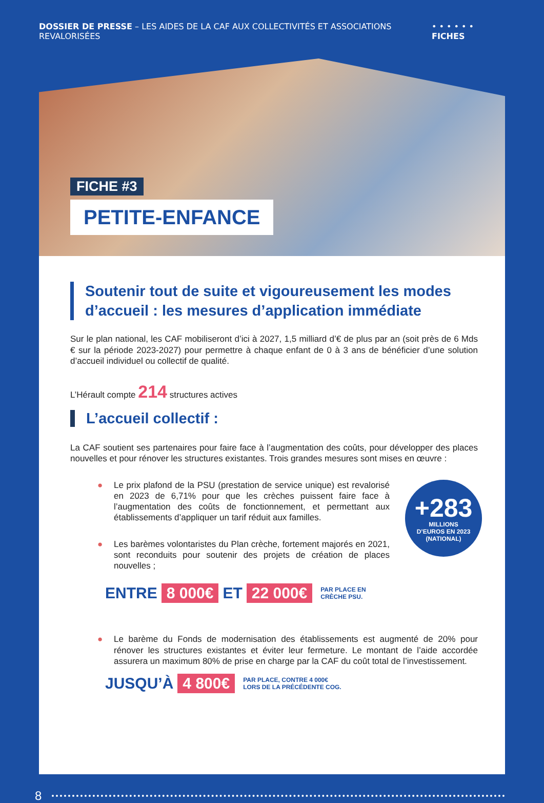DOSSIER DE PRESSE – LES AIDES DE LA CAF AUX COLLECTIVITÉS ET ASSOCIATIONS REVALORISÉES
• • • • • • FICHES
FICHE #3
PETITE-ENFANCE
Soutenir tout de suite et vigoureusement les modes d’accueil : les mesures d’application immédiate
Sur le plan national, les CAF mobiliseront d’ici à 2027, 1,5 milliard d’€ de plus par an (soit près de 6 Mds € sur la période 2023-2027) pour permettre à chaque enfant de 0 à 3 ans de bénéficier d’une solution d’accueil individuel ou collectif de qualité.
L’Hérault compte 214 structures actives
L’accueil collectif :
La CAF soutient ses partenaires pour faire face à l’augmentation des coûts, pour développer des places nouvelles et pour rénover les structures existantes. Trois grandes mesures sont mises en œuvre :
+283
MILLIONS
D’EUROS EN 2023
(NATIONAL)
● Le prix plafond de la PSU (prestation de service unique) est revalorisé en 2023 de 6,71% pour que les crèches puissent faire face à l’augmentation des coûts de fonctionnement, et permettant aux établissements d’appliquer un tarif réduit aux familles.
● Les barèmes volontaristes du Plan crèche, fortement majorés en 2021, sont reconduits pour soutenir des projets de création de places nouvelles ;
ENTRE 8 000€ ET 22 000€ PAR PLACE EN
CRÈCHE PSU.
● Le barème du Fonds de modernisation des établissements est augmenté de 20% pour rénover les structures existantes et éviter leur fermeture. Le montant de l’aide accordée assurera un maximum 80% de prise en charge par la CAF du coût total de l’investissement.
JUSQU’À 4 800€ PAR PLACE, CONTRE 4 000€
LORS DE LA PRÉCÉDENTE COG.
8